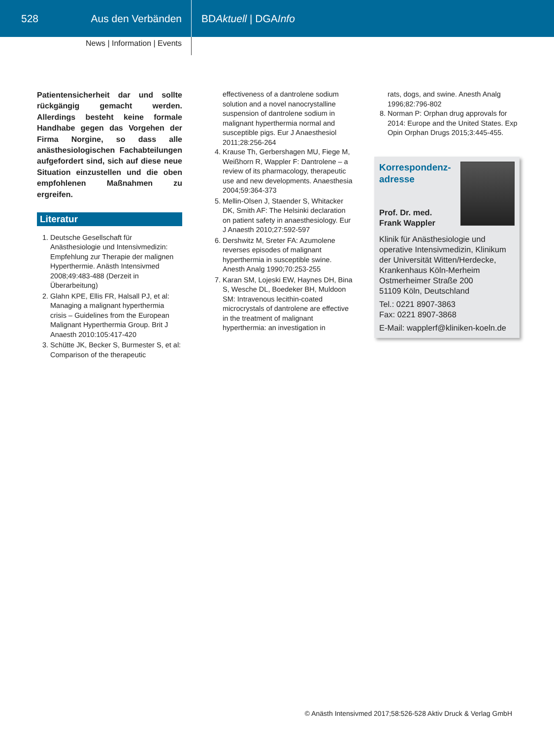528 Aus den Verbänden BD Aktuell | DGA Info
News | Information | Events
Patientensicherheit dar und sollte rückgängig gemacht werden. Allerdings besteht keine formale Handhabe gegen das Vorgehen der Firma Norgine, so dass alle anästhesiologischen Fachabteilungen aufgefordert sind, sich auf diese neue Situation einzustellen und die oben empfohlenen Maßnahmen zu ergreifen.
Literatur
1. Deutsche Gesellschaft für Anästhesiologie und Intensivmedizin: Empfehlung zur Therapie der malignen Hyperthermie. Anästh Intensivmed 2008;49:483-488 (Derzeit in Überarbeitung)
2. Glahn KPE, Ellis FR, Halsall PJ, et al: Managing a malignant hyperthermia crisis – Guidelines from the European Malignant Hyperthermia Group. Brit J Anaesth 2010:105:417-420
3. Schütte JK, Becker S, Burmester S, et al: Comparison of the therapeutic
effectiveness of a dantrolene sodium solution and a novel nanocrystalline suspension of dantrolene sodium in malignant hyperthermia normal and susceptible pigs. Eur J Anaesthesiol 2011;28:256-264
4. Krause Th, Gerbershagen MU, Fiege M, Weißhorn R, Wappler F: Dantrolene – a review of its pharmacology, therapeutic use and new developments. Anaesthesia 2004;59:364-373
5. Mellin-Olsen J, Staender S, Whitacker DK, Smith AF: The Helsinki declaration on patient safety in anaesthesiology. Eur J Anaesth 2010;27:592-597
6. Dershwitz M, Sreter FA: Azumolene reverses episodes of malignant hyperthermia in susceptible swine. Anesth Analg 1990;70:253-255
7. Karan SM, Lojeski EW, Haynes DH, Bina S, Wesche DL, Boedeker BH, Muldoon SM: Intravenous lecithin-coated microcrystals of dantrolene are effective in the treatment of malignant hyperthermia: an investigation in
rats, dogs, and swine. Anesth Analg 1996;82:796-802
8. Norman P: Orphan drug approvals for 2014: Europe and the United States. Exp Opin Orphan Drugs 2015;3:445-455.
Korrespondenz-
adresse
Prof. Dr. med.
Frank Wappler
Klinik für Anästhesiologie und operative Intensivmedizin, Klinikum der Universität Witten/Herdecke, Krankenhaus Köln-Merheim
Ostmerheimer Straße 200
51109 Köln, Deutschland
Tel.: 0221 8907-3863
Fax: 0221 8907-3868
E-Mail: wapplerf@kliniken-koeln.de
© Anästh Intensivmed 2017;58:526-528 Aktiv Druck & Verlag GmbH